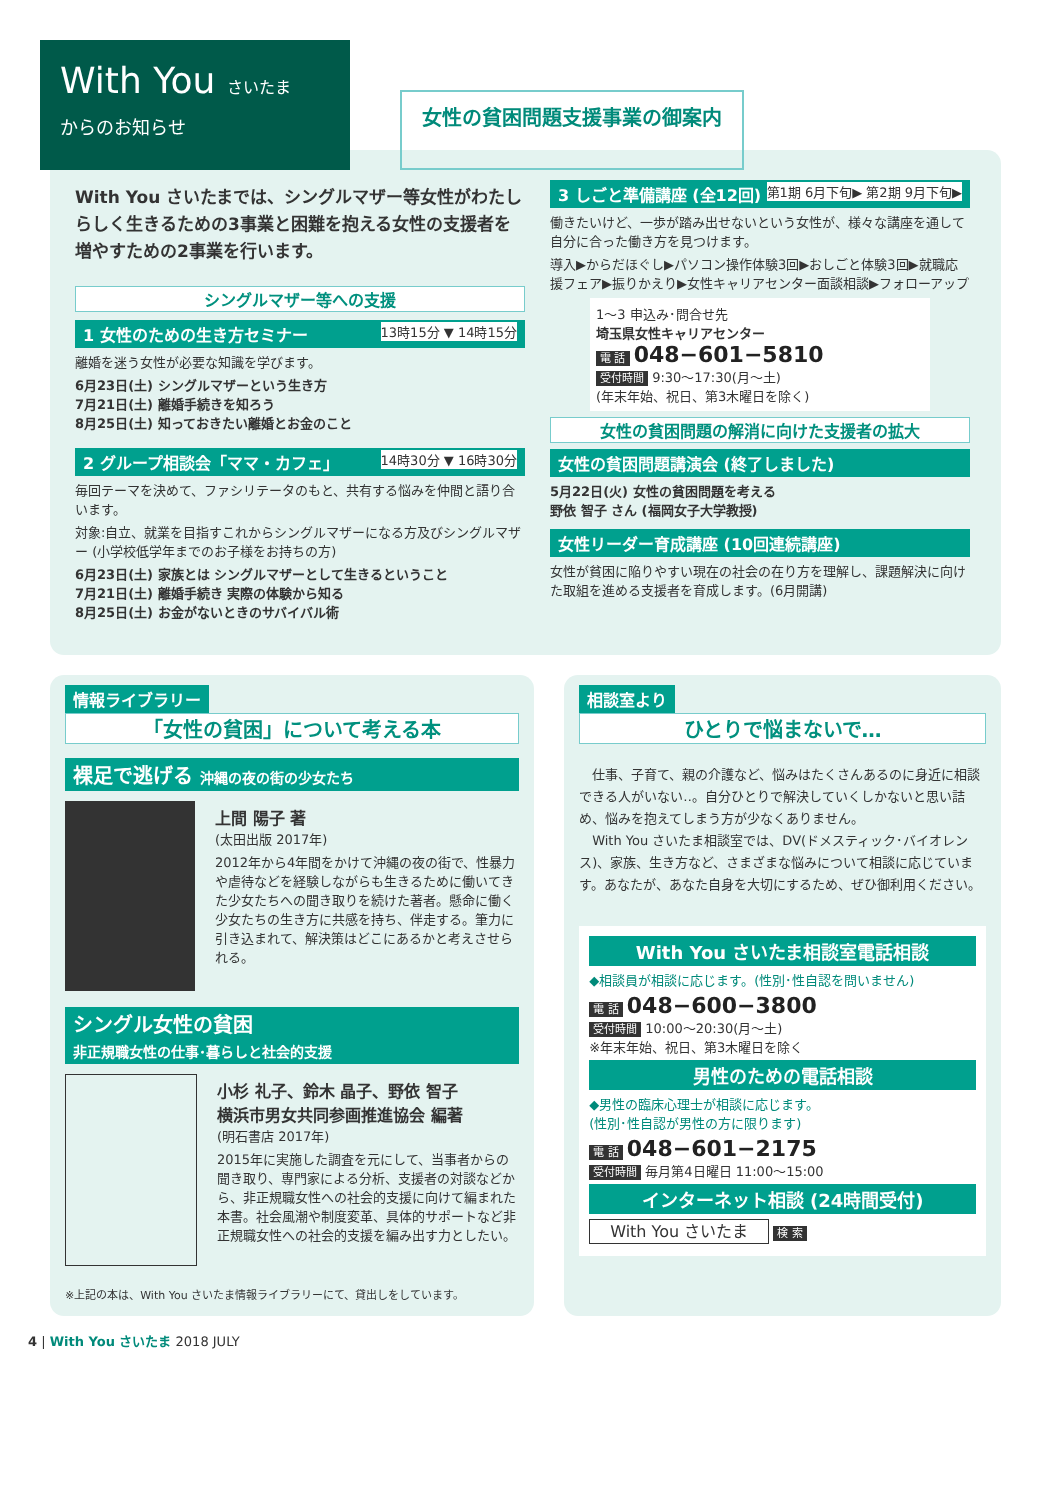With You さいたま
からのお知らせ
女性の貧困問題支援事業の御案内
With You さいたまでは、シングルマザー等女性がわたしらしく生きるための3事業と困難を抱える女性の支援者を増やすための2事業を行います。
シングルマザー等への支援
1 女性のための生き方セミナー 13時15分 ▼ 14時15分
離婚を迷う女性が必要な知識を学びます。
6月23日(土) シングルマザーという生き方
7月21日(土) 離婚手続きを知ろう
8月25日(土) 知っておきたい離婚とお金のこと
2 グループ相談会「ママ・カフェ」 14時30分 ▼ 16時30分
毎回テーマを決めて、ファシリテータのもと、共有する悩みを仲間と語り合います。
対象:自立、就業を目指すこれからシングルマザーになる方及びシングルマザー (小学校低学年までのお子様をお持ちの方)
6月23日(土) 家族とは シングルマザーとして生きるということ
7月21日(土) 離婚手続き 実際の体験から知る
8月25日(土) お金がないときのサバイバル術
3 しごと準備講座 (全12回) 第1期 6月下旬▶ 第2期 9月下旬▶
働きたいけど、一歩が踏み出せないという女性が、様々な講座を通して自分に合った働き方を見つけます。
導入▶からだほぐし▶パソコン操作体験3回▶おしごと体験3回▶就職応援フェア▶振りかえり▶女性キャリアセンター面談相談▶フォローアップ
1～3 申込み･問合せ先
埼玉県女性キャリアセンター
電 話 048−601−5810
受付時間 9:30～17:30(月～土)
(年末年始、祝日、第3木曜日を除く)
女性の貧困問題の解消に向けた支援者の拡大
女性の貧困問題講演会 (終了しました)
5月22日(火) 女性の貧困問題を考える
野依 智子 さん (福岡女子大学教授)
女性リーダー育成講座 (10回連続講座)
女性が貧困に陥りやすい現在の社会の在り方を理解し、課題解決に向けた取組を進める支援者を育成します。(6月開講)
情報ライブラリー
「女性の貧困」について考える本
裸足で逃げる 沖縄の夜の街の少女たち
上間 陽子 著
(太田出版 2017年)
2012年から4年間をかけて沖縄の夜の街で、性暴力や虐待などを経験しながらも生きるために働いてきた少女たちへの聞き取りを続けた著者。懸命に働く少女たちの生き方に共感を持ち、伴走する。筆力に引き込まれて、解決策はどこにあるかと考えさせられる。
シングル女性の貧困
非正規職女性の仕事･暮らしと社会的支援
小杉 礼子、鈴木 晶子、野依 智子
横浜市男女共同参画推進協会 編著
(明石書店 2017年)
2015年に実施した調査を元にして、当事者からの聞き取り、専門家による分析、支援者の対談などから、非正規職女性への社会的支援に向けて編まれた本書。社会風潮や制度変革、具体的サポートなど非正規職女性への社会的支援を編み出す力としたい。
※上記の本は、With You さいたま情報ライブラリーにて、貸出しをしています。
相談室より
ひとりで悩まないで…
　仕事、子育て、親の介護など、悩みはたくさんあるのに身近に相談できる人がいない‥。自分ひとりで解決していくしかないと思い詰め、悩みを抱えてしまう方が少なくありません。
　With You さいたま相談室では、DV(ドメスティック･バイオレンス)、家族、生き方など、さまざまな悩みについて相談に応じています。あなたが、あなた自身を大切にするため、ぜひ御利用ください。
With You さいたま相談室電話相談
◆相談員が相談に応じます。(性別･性自認を問いません)
電 話 048−600−3800
受付時間 10:00～20:30(月～土)
※年末年始、祝日、第3木曜日を除く
男性のための電話相談
◆男性の臨床心理士が相談に応じます。
(性別･性自認が男性の方に限ります)
電 話 048−601−2175
受付時間 毎月第4日曜日 11:00～15:00
インターネット相談 (24時間受付)
With You さいたま 検 索
4 | With You さいたま 2018 JULY